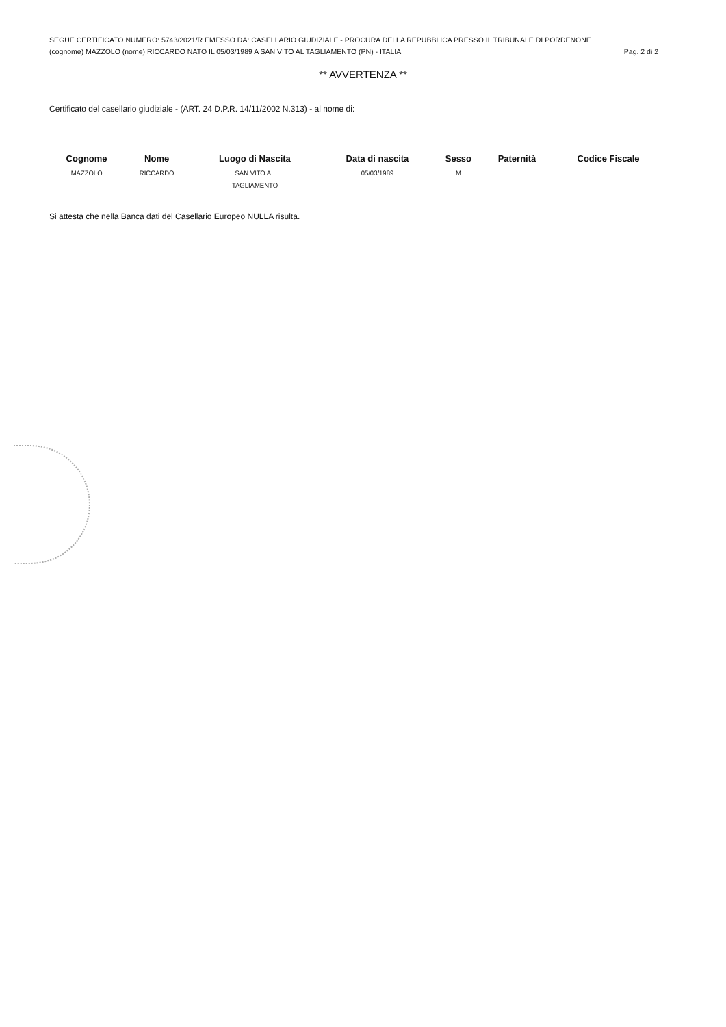SEGUE CERTIFICATO NUMERO: 5743/2021/R EMESSO DA: CASELLARIO GIUDIZIALE - PROCURA DELLA REPUBBLICA PRESSO IL TRIBUNALE DI PORDENONE
(cognome) MAZZOLO (nome) RICCARDO NATO IL 05/03/1989 A SAN VITO AL TAGLIAMENTO (PN) - ITALIA Pag. 2 di 2
** AVVERTENZA **
Certificato del casellario giudiziale - (ART. 24 D.P.R. 14/11/2002 N.313) - al nome di:
| Cognome | Nome | Luogo di Nascita | Data di nascita | Sesso | Paternità | Codice Fiscale |
| --- | --- | --- | --- | --- | --- | --- |
| MAZZOLO | RICCARDO | SAN VITO AL TAGLIAMENTO | 05/03/1989 | M | | |
Si attesta che nella Banca dati del Casellario Europeo NULLA risulta.